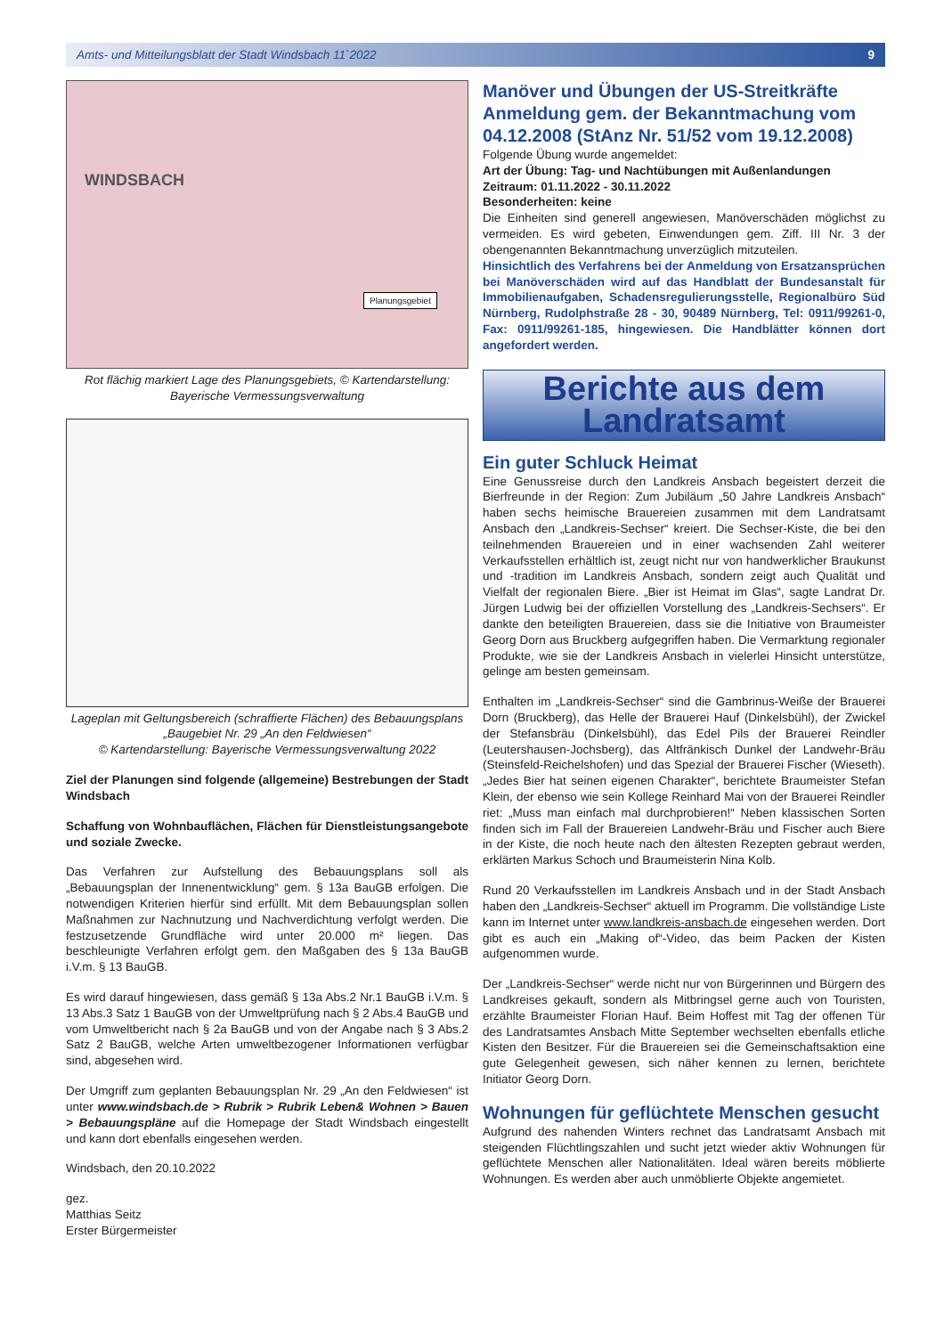Amts- und Mitteilungsblatt der Stadt Windsbach 11`2022 9
WINDSBACH
Planungsgebiet
Rot flächig markiert Lage des Planungsgebiets, © Kartendarstellung: Bayerische Vermessungsverwaltung
Lageplan mit Geltungsbereich (schraffierte Flächen) des Bebauungsplans „Baugebiet Nr. 29 „An den Feldwiesen“
© Kartendarstellung: Bayerische Vermessungsverwaltung 2022
Ziel der Planungen sind folgende (allgemeine) Bestrebungen der Stadt Windsbach
Schaffung von Wohnbauflächen, Flächen für Dienstleistungsangebote und soziale Zwecke.
Das Verfahren zur Aufstellung des Bebauungsplans soll als „Bebauungsplan der Innenentwicklung“ gem. § 13a BauGB erfolgen. Die notwendigen Kriterien hierfür sind erfüllt. Mit dem Bebauungsplan sollen Maßnahmen zur Nachnutzung und Nachverdichtung verfolgt werden. Die festzusetzende Grundfläche wird unter 20.000 m² liegen. Das beschleunigte Verfahren erfolgt gem. den Maßgaben des § 13a BauGB i.V.m. § 13 BauGB.
Es wird darauf hingewiesen, dass gemäß § 13a Abs.2 Nr.1 BauGB i.V.m. § 13 Abs.3 Satz 1 BauGB von der Umweltprüfung nach § 2 Abs.4 BauGB und vom Umweltbericht nach § 2a BauGB und von der Angabe nach § 3 Abs.2 Satz 2 BauGB, welche Arten umweltbezogener Informationen verfügbar sind, abgesehen wird.
Der Umgriff zum geplanten Bebauungsplan Nr. 29 „An den Feldwiesen“ ist unter www.windsbach.de > Rubrik > Rubrik Leben& Wohnen > Bauen > Bebauungspläne auf die Homepage der Stadt Windsbach eingestellt und kann dort ebenfalls eingesehen werden.
Windsbach, den 20.10.2022
gez.
Matthias Seitz
Erster Bürgermeister
Manöver und Übungen der US-Streitkräfte Anmeldung gem. der Bekanntmachung vom 04.12.2008 (StAnz Nr. 51/52 vom 19.12.2008)
Folgende Übung wurde angemeldet:
Art der Übung: Tag- und Nachtübungen mit Außenlandungen
Zeitraum: 01.11.2022 - 30.11.2022
Besonderheiten: keine
Die Einheiten sind generell angewiesen, Manöverschäden möglichst zu vermeiden. Es wird gebeten, Einwendungen gem. Ziff. III Nr. 3 der obengenannten Bekanntmachung unverzüglich mitzuteilen.
Hinsichtlich des Verfahrens bei der Anmeldung von Ersatzansprüchen bei Manöverschäden wird auf das Handblatt der Bundesanstalt für Immobilienaufgaben, Schadensregulierungsstelle, Regionalbüro Süd Nürnberg, Rudolphstraße 28 - 30, 90489 Nürnberg, Tel: 0911/99261-0, Fax: 0911/99261-185, hingewiesen. Die Handblätter können dort angefordert werden.
Berichte aus dem
Landratsamt
Ein guter Schluck Heimat
Eine Genussreise durch den Landkreis Ansbach begeistert derzeit die Bierfreunde in der Region: Zum Jubiläum „50 Jahre Landkreis Ansbach“ haben sechs heimische Brauereien zusammen mit dem Landratsamt Ansbach den „Landkreis-Sechser“ kreiert. Die Sechser-Kiste, die bei den teilnehmenden Brauereien und in einer wachsenden Zahl weiterer Verkaufsstellen erhältlich ist, zeugt nicht nur von handwerklicher Braukunst und -tradition im Landkreis Ansbach, sondern zeigt auch Qualität und Vielfalt der regionalen Biere. „Bier ist Heimat im Glas“, sagte Landrat Dr. Jürgen Ludwig bei der offiziellen Vorstellung des „Landkreis-Sechsers“. Er dankte den beteiligten Brauereien, dass sie die Initiative von Braumeister Georg Dorn aus Bruckberg aufgegriffen haben. Die Vermarktung regionaler Produkte, wie sie der Landkreis Ansbach in vielerlei Hinsicht unterstütze, gelinge am besten gemeinsam.
Enthalten im „Landkreis-Sechser“ sind die Gambrinus-Weiße der Brauerei Dorn (Bruckberg), das Helle der Brauerei Hauf (Dinkelsbühl), der Zwickel der Stefansbräu (Dinkelsbühl), das Edel Pils der Brauerei Reindler (Leutershausen-Jochsberg), das Altfränkisch Dunkel der Landwehr-Bräu (Steinsfeld-Reichelshofen) und das Spezial der Brauerei Fischer (Wieseth). „Jedes Bier hat seinen eigenen Charakter“, berichtete Braumeister Stefan Klein, der ebenso wie sein Kollege Reinhard Mai von der Brauerei Reindler riet: „Muss man einfach mal durchprobieren!“ Neben klassischen Sorten finden sich im Fall der Brauereien Landwehr-Bräu und Fischer auch Biere in der Kiste, die noch heute nach den ältesten Rezepten gebraut werden, erklärten Markus Schoch und Braumeisterin Nina Kolb.
Rund 20 Verkaufsstellen im Landkreis Ansbach und in der Stadt Ansbach haben den „Landkreis-Sechser“ aktuell im Programm. Die vollständige Liste kann im Internet unter www.landkreis-ansbach.de eingesehen werden. Dort gibt es auch ein „Making of“-Video, das beim Packen der Kisten aufgenommen wurde.
Der „Landkreis-Sechser“ werde nicht nur von Bürgerinnen und Bürgern des Landkreises gekauft, sondern als Mitbringsel gerne auch von Touristen, erzählte Braumeister Florian Hauf. Beim Hoffest mit Tag der offenen Tür des Landratsamtes Ansbach Mitte September wechselten ebenfalls etliche Kisten den Besitzer. Für die Brauereien sei die Gemeinschaftsaktion eine gute Gelegenheit gewesen, sich näher kennen zu lernen, berichtete Initiator Georg Dorn.
Wohnungen für geflüchtete Menschen gesucht
Aufgrund des nahenden Winters rechnet das Landratsamt Ansbach mit steigenden Flüchtlingszahlen und sucht jetzt wieder aktiv Wohnungen für geflüchtete Menschen aller Nationalitäten. Ideal wären bereits möblierte Wohnungen. Es werden aber auch unmöblierte Objekte angemietet.